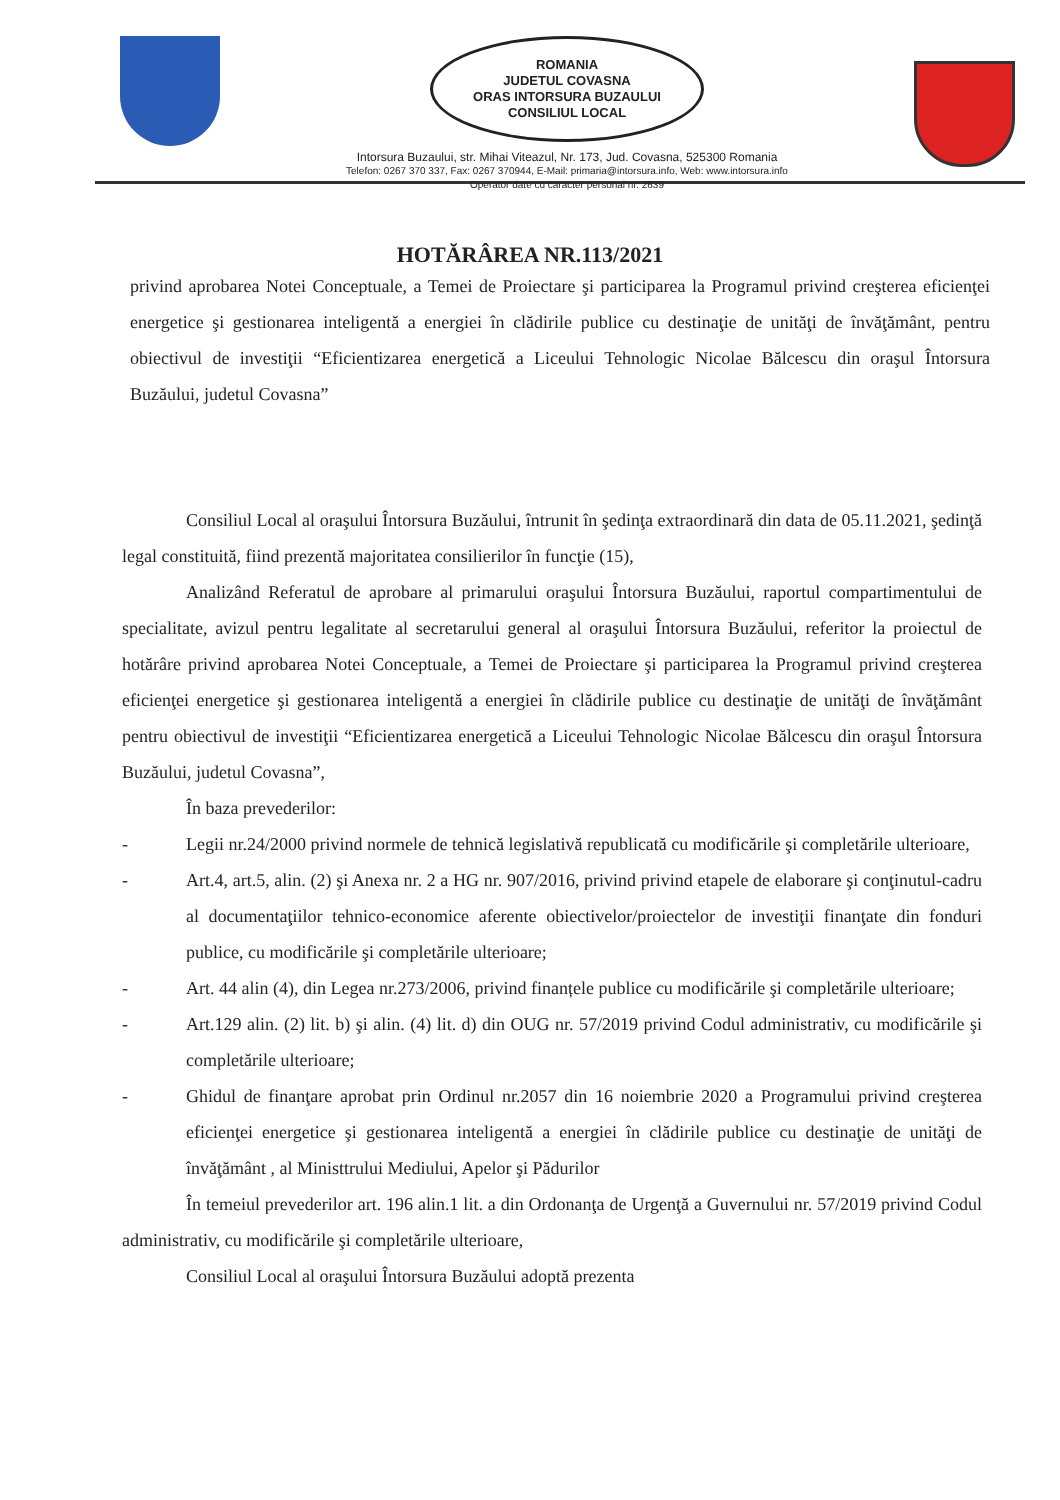ROMANIA
JUDETUL COVASNA
ORAS INTORSURA BUZAULUI
CONSILIUL LOCAL
Intorsura Buzaului, str. Mihai Viteazul, Nr. 173, Jud. Covasna, 525300 Romania
Telefon: 0267 370 337, Fax: 0267 370944, E-Mail: primaria@intorsura.info, Web: www.intorsura.info
Operator date cu caracter personal nr. 2639
HOTĂRÂREA NR.113/2021
privind aprobarea Notei Conceptuale, a Temei de Proiectare şi participarea la Programul privind creşterea eficienţei energetice şi gestionarea inteligentă a energiei în clădirile publice cu destinaţie de unităţi de învăţământ, pentru obiectivul de investiţii “Eficientizarea energetică a Liceului Tehnologic Nicolae Bălcescu din oraşul Întorsura Buzăului, judetul Covasna”
Consiliul Local al oraşului Întorsura Buzăului, întrunit în şedinţa extraordinară din data de 05.11.2021, şedinţă legal constituită, fiind prezentă majoritatea consilierilor în funcţie (15),
Analizând Referatul de aprobare al primarului oraşului Întorsura Buzăului, raportul compartimentului de specialitate, avizul pentru legalitate al secretarului general al oraşului Întorsura Buzăului, referitor la proiectul de hotărâre privind aprobarea Notei Conceptuale, a Temei de Proiectare şi participarea la Programul privind creşterea eficienţei energetice şi gestionarea inteligentă a energiei în clădirile publice cu destinaţie de unităţi de învăţământ pentru obiectivul de investiţii “Eficientizarea energetică a Liceului Tehnologic Nicolae Bălcescu din oraşul Întorsura Buzăului, judetul Covasna”,
În baza prevederilor:
- Legii nr.24/2000 privind normele de tehnică legislativă republicată cu modificările şi completările ulterioare,
- Art.4, art.5, alin. (2) şi Anexa nr. 2 a HG nr. 907/2016, privind privind etapele de elaborare şi conţinutul-cadru al documentaţiilor tehnico-economice aferente obiectivelor/proiectelor de investiţii finanţate din fonduri publice, cu modificările şi completările ulterioare;
- Art. 44 alin (4), din Legea nr.273/2006, privind finanțele publice cu modificările şi completările ulterioare;
- Art.129 alin. (2) lit. b) şi alin. (4) lit. d) din OUG nr. 57/2019 privind Codul administrativ, cu modificările şi completările ulterioare;
- Ghidul de finanţare aprobat prin Ordinul nr.2057 din 16 noiembrie 2020 a Programului privind creşterea eficienţei energetice şi gestionarea inteligentă a energiei în clădirile publice cu destinaţie de unităţi de învăţământ , al Ministtrului Mediului, Apelor şi Pădurilor
În temeiul prevederilor art. 196 alin.1 lit. a din Ordonanţa de Urgenţă a Guvernului nr. 57/2019 privind Codul administrativ, cu modificările şi completările ulterioare,
Consiliul Local al oraşului Întorsura Buzăului adoptă prezenta